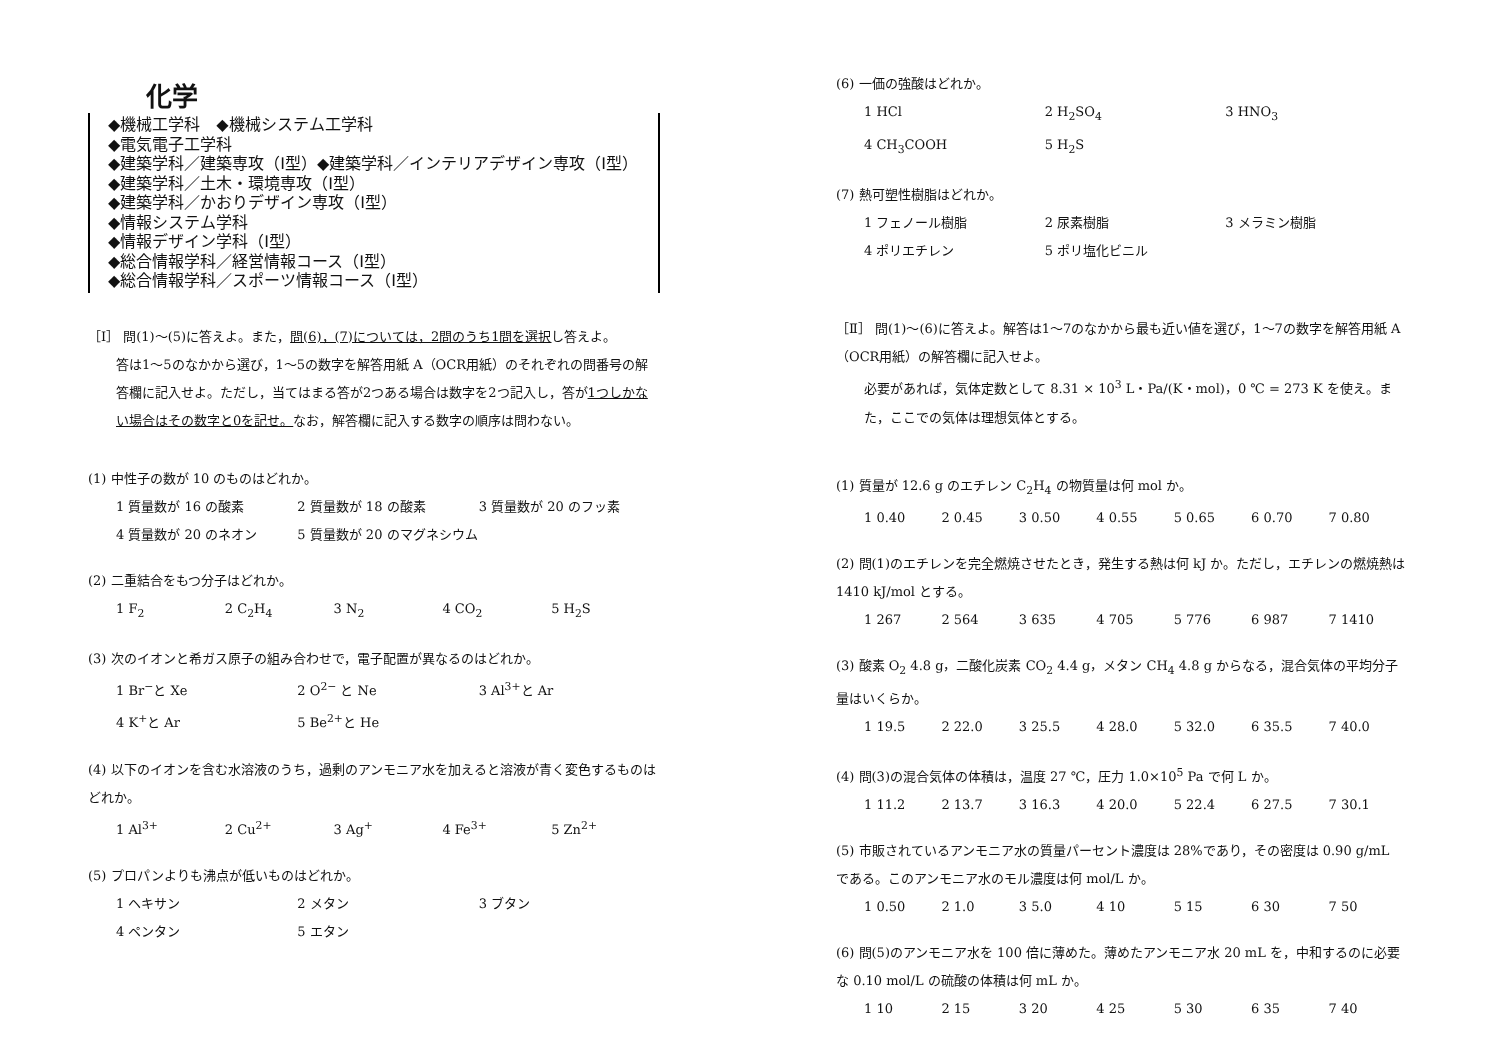化学
◆機械工学科　◆機械システム工学科
◆電気電子工学科
◆建築学科／建築専攻（Ⅰ型）◆建築学科／インテリアデザイン専攻（Ⅰ型）
◆建築学科／土木・環境専攻（Ⅰ型）
◆建築学科／かおりデザイン専攻（Ⅰ型）
◆情報システム学科
◆情報デザイン学科（Ⅰ型）
◆総合情報学科／経営情報コース（Ⅰ型）
◆総合情報学科／スポーツ情報コース（Ⅰ型）
［Ⅰ］ 問(1)～(5)に答えよ。また，問(6)，(7)については，2問のうち1問を選択し答えよ。
答は1～5のなかから選び，1～5の数字を解答用紙 A（OCR用紙）のそれぞれの問番号の解答欄に記入せよ。ただし，当てはまる答が2つある場合は数字を2つ記入し，答が1つしかない場合はその数字と0を記せ。なお，解答欄に記入する数字の順序は問わない。
(1) 中性子の数が 10 のものはどれか。
1 質量数が 16 の酸素 2 質量数が 18 の酸素 3 質量数が 20 のフッ素
4 質量数が 20 のネオン 5 質量数が 20 のマグネシウム
(2) 二重結合をもつ分子はどれか。
1 F<sub>2</sub> 2 C<sub>2</sub>H<sub>4</sub> 3 N<sub>2</sub> 4 CO<sub>2</sub> 5 H<sub>2</sub>S
(3) 次のイオンと希ガス原子の組み合わせで，電子配置が異なるのはどれか。
1 Br<sup>−</sup>と Xe 2 O<sup>2−</sup> と Ne 3 Al<sup>3+</sup>と Ar
4 K<sup>+</sup>と Ar 5 Be<sup>2+</sup>と He
(4) 以下のイオンを含む水溶液のうち，過剰のアンモニア水を加えると溶液が青く変色するものはどれか。
1 Al<sup>3+</sup> 2 Cu<sup>2+</sup> 3 Ag<sup>+</sup> 4 Fe<sup>3+</sup> 5 Zn<sup>2+</sup>
(5) プロパンよりも沸点が低いものはどれか。
1 ヘキサン 2 メタン 3 ブタン
4 ペンタン 5 エタン
(6) 一価の強酸はどれか。
1 HCl 2 H<sub>2</sub>SO<sub>4</sub> 3 HNO<sub>3</sub>
4 CH<sub>3</sub>COOH 5 H<sub>2</sub>S
(7) 熱可塑性樹脂はどれか。
1 フェノール樹脂 2 尿素樹脂 3 メラミン樹脂
4 ポリエチレン 5 ポリ塩化ビニル
［Ⅱ］ 問(1)～(6)に答えよ。解答は1～7のなかから最も近い値を選び，1～7の数字を解答用紙 A（OCR用紙）の解答欄に記入せよ。
必要があれば，気体定数として 8.31 × 10<sup>3</sup> L・Pa/(K・mol)，0 ℃ = 273 K を使え。また，ここでの気体は理想気体とする。
(1) 質量が 12.6 g のエチレン C<sub>2</sub>H<sub>4</sub> の物質量は何 mol か。
1 0.40 2 0.45 3 0.50 4 0.55 5 0.65 6 0.70 7 0.80
(2) 問(1)のエチレンを完全燃焼させたとき，発生する熱は何 kJ か。ただし，エチレンの燃焼熱は 1410 kJ/mol とする。
1 267 2 564 3 635 4 705 5 776 6 987 7 1410
(3) 酸素 O<sub>2</sub> 4.8 g，二酸化炭素 CO<sub>2</sub> 4.4 g，メタン CH<sub>4</sub> 4.8 g からなる，混合気体の平均分子量はいくらか。
1 19.5 2 22.0 3 25.5 4 28.0 5 32.0 6 35.5 7 40.0
(4) 問(3)の混合気体の体積は，温度 27 ℃，圧力 1.0×10<sup>5</sup> Pa で何 L か。
1 11.2 2 13.7 3 16.3 4 20.0 5 22.4 6 27.5 7 30.1
(5) 市販されているアンモニア水の質量パーセント濃度は 28%であり，その密度は 0.90 g/mL である。このアンモニア水のモル濃度は何 mol/L か。
1 0.50 2 1.0 3 5.0 4 10 5 15 6 30 7 50
(6) 問(5)のアンモニア水を 100 倍に薄めた。薄めたアンモニア水 20 mL を，中和するのに必要な 0.10 mol/L の硫酸の体積は何 mL か。
1 10 2 15 3 20 4 25 5 30 6 35 7 40